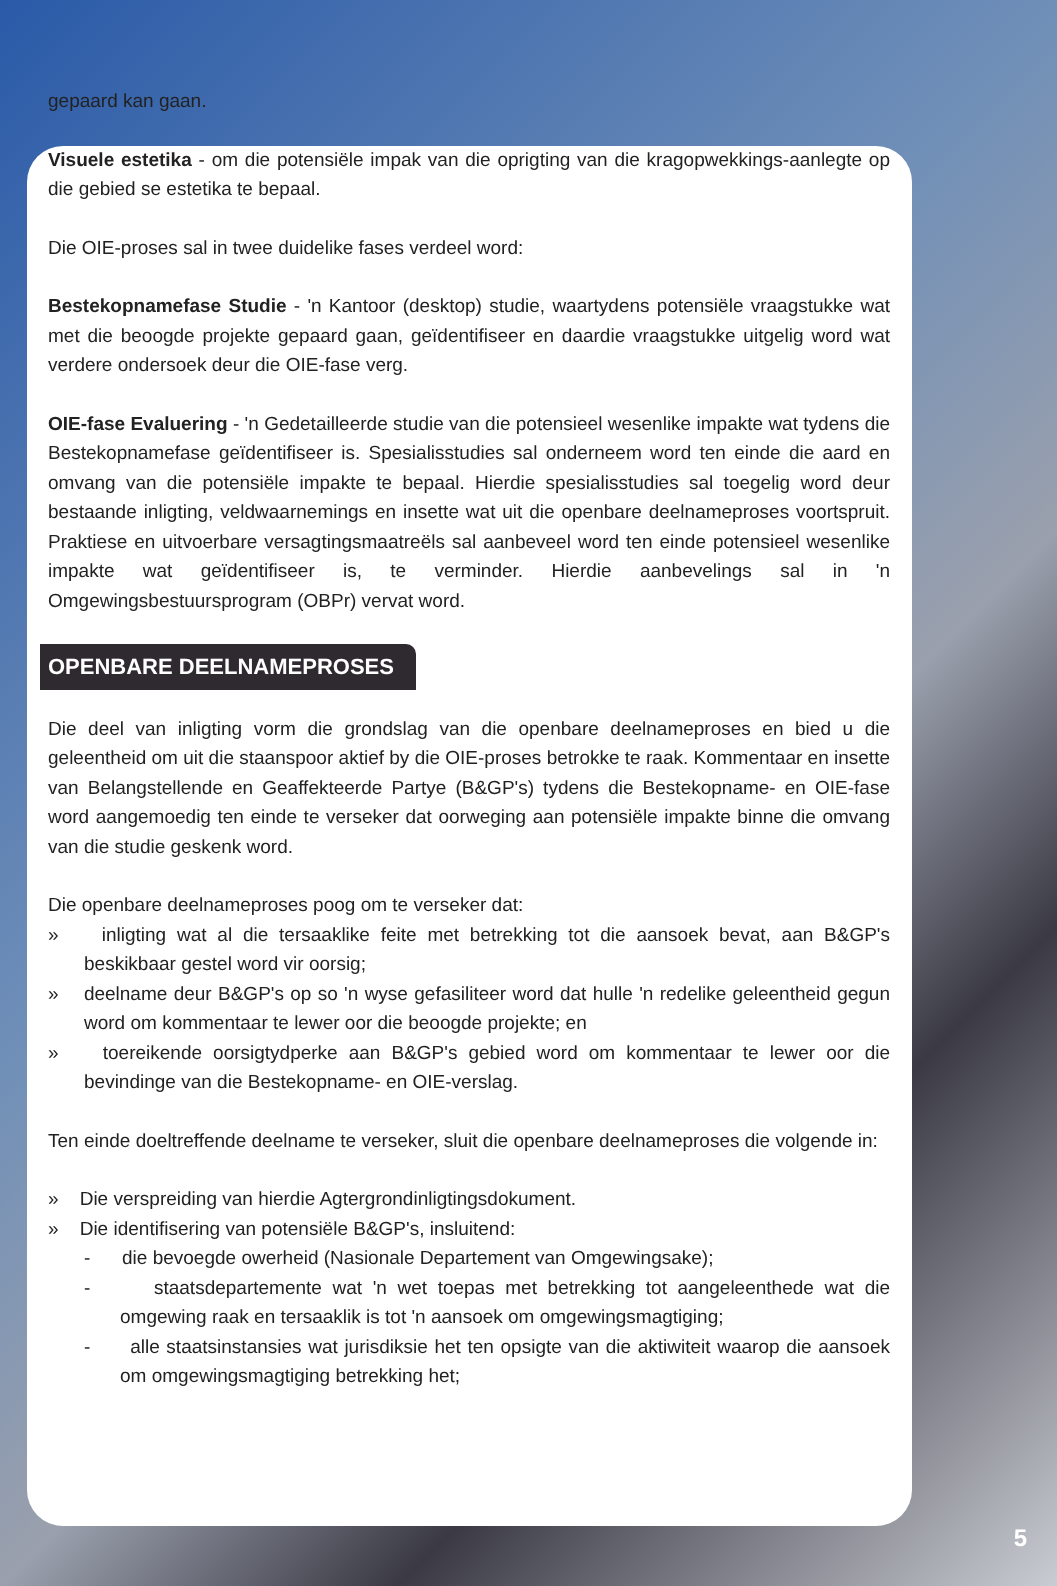gepaard kan gaan.
Visuele estetika - om die potensiële impak van die oprigting van die kragopwekkings-aanlegte op die gebied se estetika te bepaal.
Die OIE-proses sal in twee duidelike fases verdeel word:
Bestekopnamefase Studie - 'n Kantoor (desktop) studie, waartydens potensiële vraagstukke wat met die beoogde projekte gepaard gaan, geïdentifiseer en daardie vraagstukke uitgelig word wat verdere ondersoek deur die OIE-fase verg.
OIE-fase Evaluering - 'n Gedetailleerde studie van die potensieel wesenlike impakte wat tydens die Bestekopnamefase geïdentifiseer is. Spesialisstudies sal onderneem word ten einde die aard en omvang van die potensiële impakte te bepaal. Hierdie spesialisstudies sal toegelig word deur bestaande inligting, veldwaarnemings en insette wat uit die openbare deelnameproses voortspruit. Praktiese en uitvoerbare versagtingsmaatreëls sal aanbeveel word ten einde potensieel wesenlike impakte wat geïdentifiseer is, te verminder. Hierdie aanbevelings sal in 'n Omgewingsbestuursprogram (OBPr) vervat word.
OPENBARE DEELNAMEPROSES
Die deel van inligting vorm die grondslag van die openbare deelnameproses en bied u die geleentheid om uit die staanspoor aktief by die OIE-proses betrokke te raak. Kommentaar en insette van Belangstellende en Geaffekteerde Partye (B&GP's) tydens die Bestekopname- en OIE-fase word aangemoedig ten einde te verseker dat oorweging aan potensiële impakte binne die omvang van die studie geskenk word.
Die openbare deelnameproses poog om te verseker dat:
» inligting wat al die tersaaklike feite met betrekking tot die aansoek bevat, aan B&GP's beskikbaar gestel word vir oorsig;
» deelname deur B&GP's op so 'n wyse gefasiliteer word dat hulle 'n redelike geleentheid gegun word om kommentaar te lewer oor die beoogde projekte; en
» toereikende oorsigtydperke aan B&GP's gebied word om kommentaar te lewer oor die bevindinge van die Bestekopname- en OIE-verslag.
Ten einde doeltreffende deelname te verseker, sluit die openbare deelnameproses die volgende in:
» Die verspreiding van hierdie Agtergrondinligtingsdokument.
» Die identifisering van potensiële B&GP's, insluitend:
- die bevoegde owerheid (Nasionale Departement van Omgewingsake);
- staatsdepartemente wat 'n wet toepas met betrekking tot aangeleenthede wat die omgewing raak en tersaaklik is tot 'n aansoek om omgewingsmagtiging;
- alle staatsinstansies wat jurisdiksie het ten opsigte van die aktiwiteit waarop die aansoek om omgewingsmagtiging betrekking het;
5